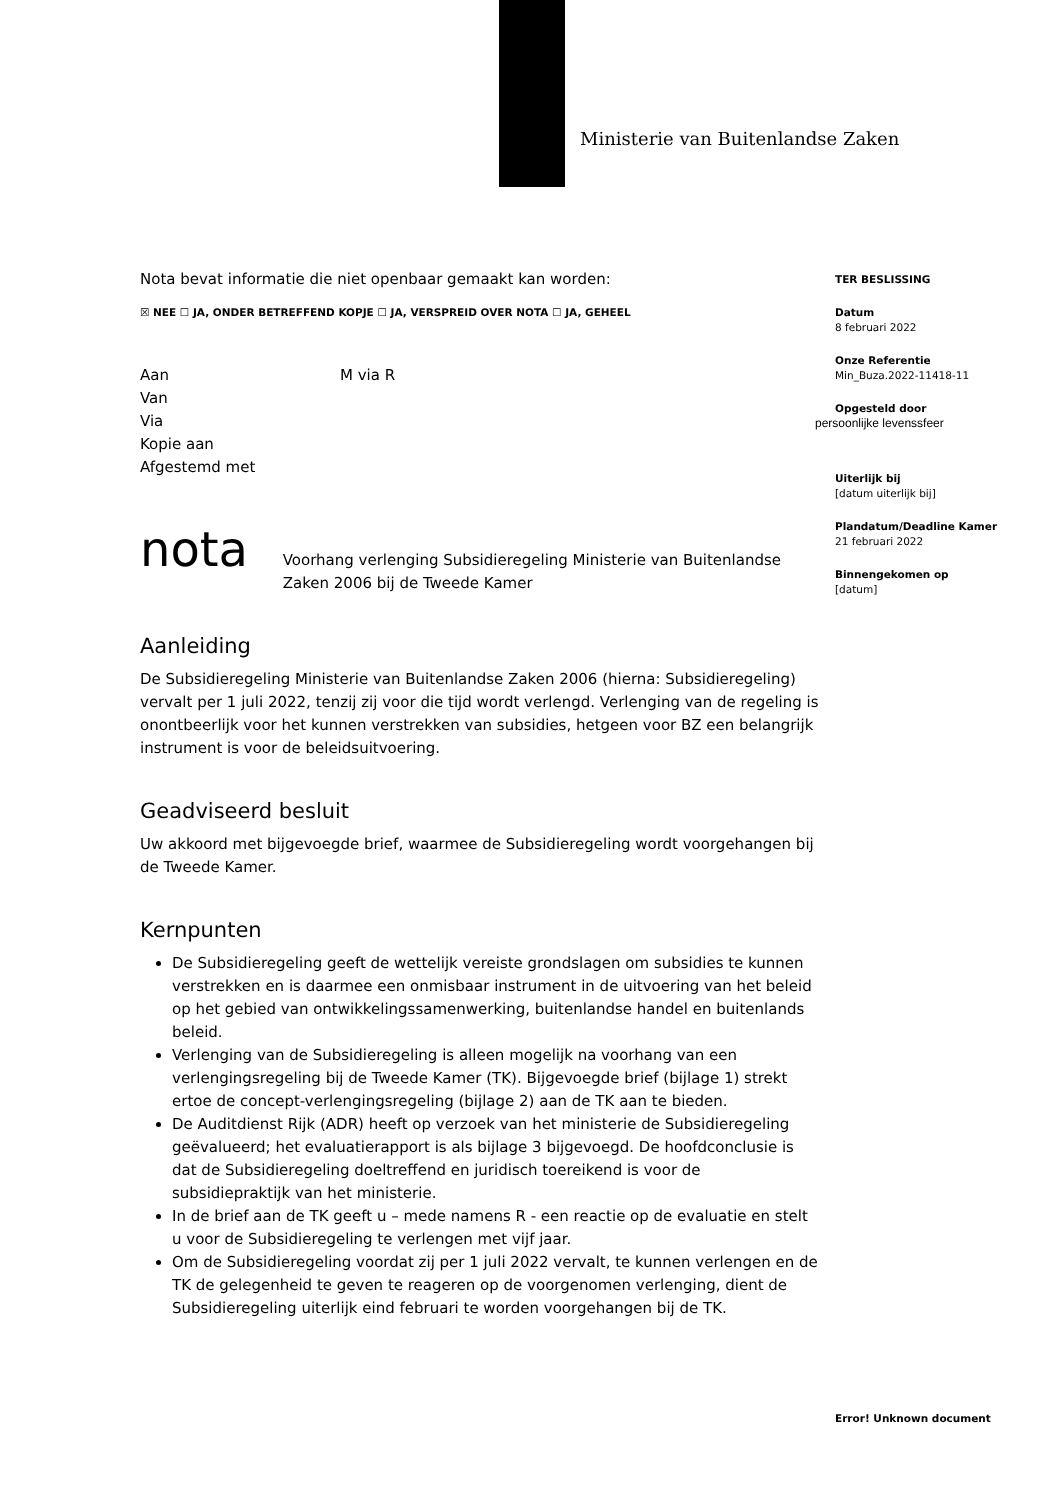Ministerie van Buitenlandse Zaken
Nota bevat informatie die niet openbaar gemaakt kan worden:
☒ NEE ☐ JA, ONDER BETREFFEND KOPJE ☐ JA, VERSPREID OVER NOTA ☐ JA, GEHEEL
Aan
Van
Via
Kopie aan
Afgestemd met
M via R
nota
Voorhang verlenging Subsidieregeling Ministerie van Buitenlandse Zaken 2006 bij de Tweede Kamer
Aanleiding
De Subsidieregeling Ministerie van Buitenlandse Zaken 2006 (hierna: Subsidieregeling) vervalt per 1 juli 2022, tenzij zij voor die tijd wordt verlengd. Verlenging van de regeling is onontbeerlijk voor het kunnen verstrekken van subsidies, hetgeen voor BZ een belangrijk instrument is voor de beleidsuitvoering.
Geadviseerd besluit
Uw akkoord met bijgevoegde brief, waarmee de Subsidieregeling wordt voorgehangen bij de Tweede Kamer.
Kernpunten
De Subsidieregeling geeft de wettelijk vereiste grondslagen om subsidies te kunnen verstrekken en is daarmee een onmisbaar instrument in de uitvoering van het beleid op het gebied van ontwikkelingssamenwerking, buitenlandse handel en buitenlands beleid.
Verlenging van de Subsidieregeling is alleen mogelijk na voorhang van een verlengingsregeling bij de Tweede Kamer (TK). Bijgevoegde brief (bijlage 1) strekt ertoe de concept-verlengingsregeling (bijlage 2) aan de TK aan te bieden.
De Auditdienst Rijk (ADR) heeft op verzoek van het ministerie de Subsidieregeling geëvalueerd; het evaluatierapport is als bijlage 3 bijgevoegd. De hoofdconclusie is dat de Subsidieregeling doeltreffend en juridisch toereikend is voor de subsidiepraktijk van het ministerie.
In de brief aan de TK geeft u – mede namens R - een reactie op de evaluatie en stelt u voor de Subsidieregeling te verlengen met vijf jaar.
Om de Subsidieregeling voordat zij per 1 juli 2022 vervalt, te kunnen verlengen en de TK de gelegenheid te geven te reageren op de voorgenomen verlenging, dient de Subsidieregeling uiterlijk eind februari te worden voorgehangen bij de TK.
TER BESLISSING
Datum
8 februari 2022
Onze Referentie
Min_Buza.2022-11418-11
Opgesteld door
persoonlijke levenssfeer
Uiterlijk bij
[datum uiterlijk bij]
Plandatum/Deadline Kamer
21 februari 2022
Binnengekomen op
[datum]
Error! Unknown document